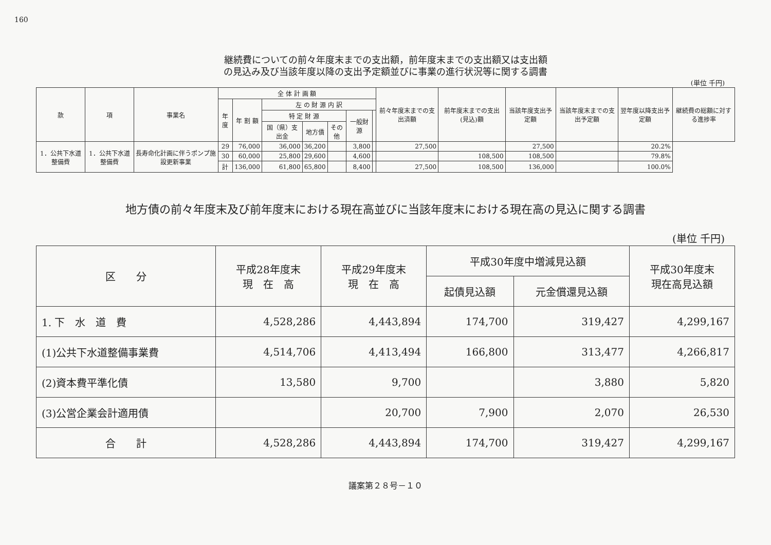160
継続費についての前々年度末までの支出額，前年度末までの支出額又は支出額
の見込み及び当該年度以降の支出予定額並びに事業の進行状況等に関する調書
(単位 千円)
| 款 | 項 | 事業名 | 全 体 計 画 額 | | | | | | | 前々年度末までの支出済額 | 前年度末までの支出(見込)額 | 当該年度支出予定額 | 当該年度末までの支出予定額 | 翌年度以降支出予定額 | 継続費の総額に対する進捗率 |
| --- | --- | --- | --- | --- | --- | --- | --- | --- | --- | --- | --- | --- | --- | --- | --- |
| | | | 年度 | 年 割 額 | 左 の 財 源 内 訳 | | | | | | | | | | |
| | | | | | 特 定 財 源 | | | 一般財源 | | | | | | | |
| | | | | | 国（県）支出金 | 地方債 | その他 | | | | | | | | |
| 1．公共下水道整備費 | 1．公共下水道整備費 | 長寿命化計画に伴うポンプ施設更新事業 | 29 | 76,000 | 36,000 | 36,200 | | 3,800 | | 27,500 | | 27,500 | | 20.2% | |
| | | | 30 | 60,000 | 25,800 | 29,600 | | 4,600 | | | 108,500 | 108,500 | | 79.8% | |
| | | | 計 | 136,000 | 61,800 | 65,800 | | 8,400 | | 27,500 | 108,500 | 136,000 | | 100.0% | |
地方債の前々年度末及び前年度末における現在高並びに当該年度末における現在高の見込に関する調書
(単位 千円)
| 区 分 | 平成28年度末 現 在 高 | 平成29年度末 現 在 高 | 平成30年度中増減見込額 | | 平成30年度末 現在高見込額 |
| --- | --- | --- | --- | --- | --- |
| | | | 起債見込額 | 元金償還見込額 | |
| 1. 下 水 道 費 | 4,528,286 | 4,443,894 | 174,700 | 319,427 | 4,299,167 |
| (1)公共下水道整備事業費 | 4,514,706 | 4,413,494 | 166,800 | 313,477 | 4,266,817 |
| (2)資本費平準化債 | 13,580 | 9,700 | | 3,880 | 5,820 |
| (3)公営企業会計適用債 | | 20,700 | 7,900 | 2,070 | 26,530 |
| 合 計 | 4,528,286 | 4,443,894 | 174,700 | 319,427 | 4,299,167 |
議案第２８号－１０